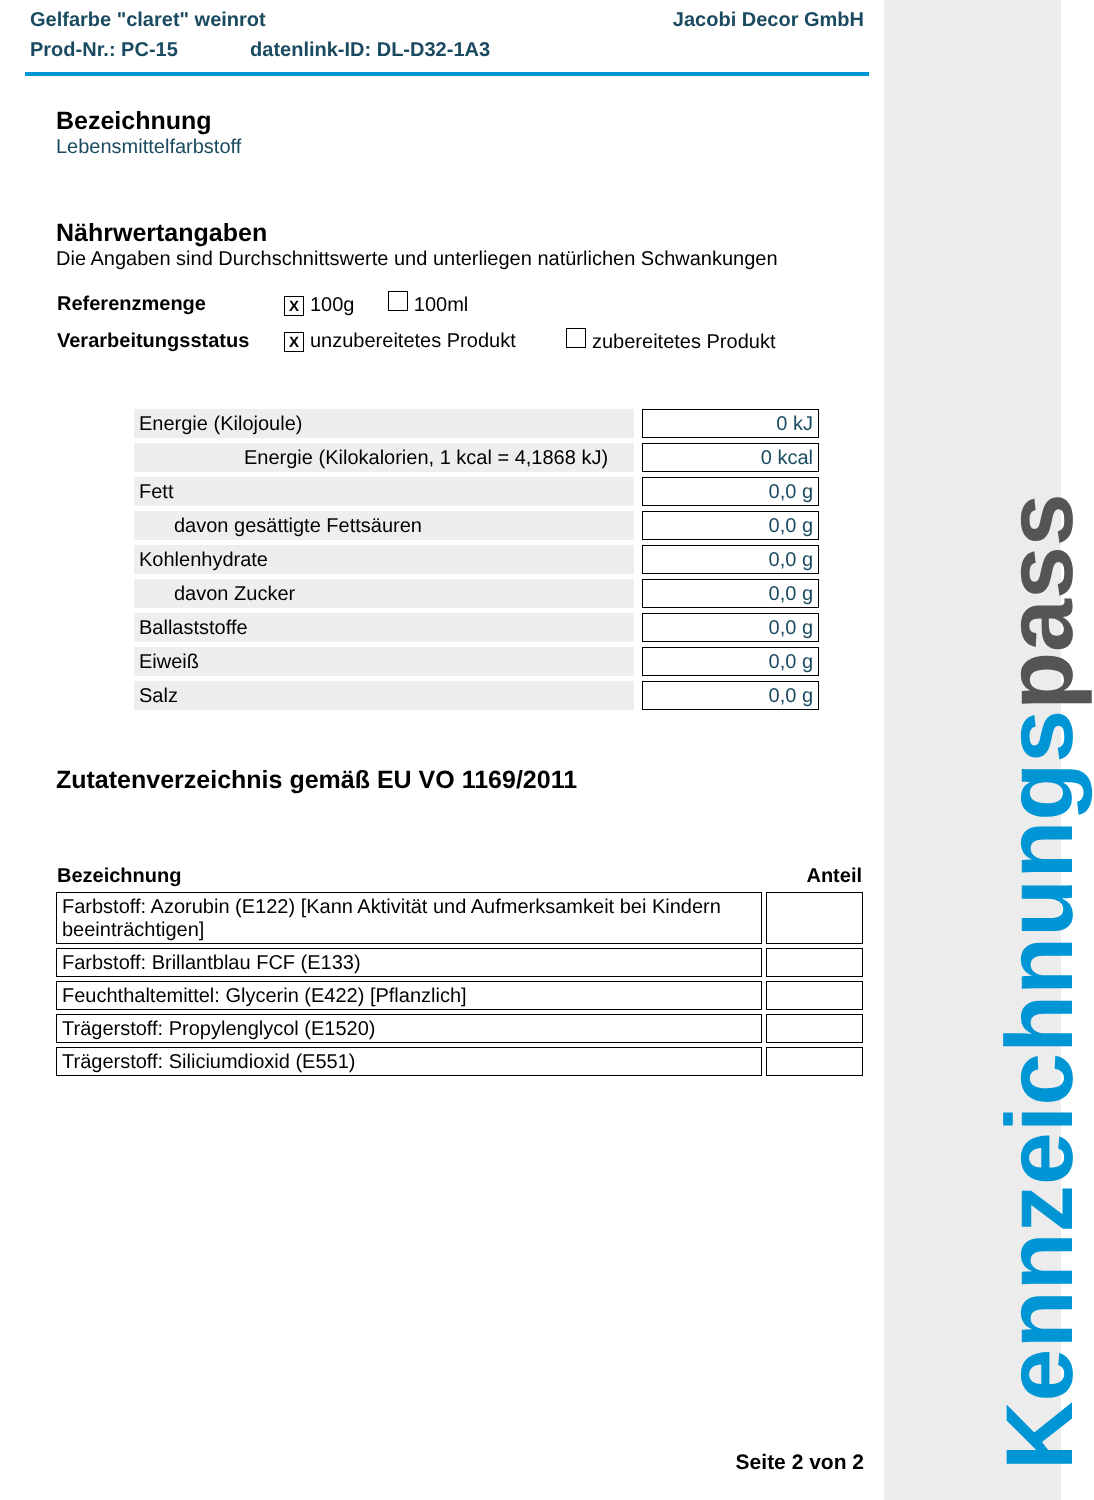Kennzeichnungs pass
Gelfarbe "claret" weinrot Jacobi Decor GmbH
Prod-Nr.: PC-15 datenlink-ID: DL-D32-1A3
Bezeichnung
Lebensmittelfarbstoff
Nährwertangaben
Die Angaben sind Durchschnittswerte und unterliegen natürlichen Schwankungen
| Referenzmenge | X 100g 100ml | |
| Verarbeitungsstatus | X unzubereitetes Produkt | zubereitetes Produkt |
| Energie (Kilojoule) | 0 kJ |
| Energie (Kilokalorien, 1 kcal = 4,1868 kJ) | 0 kcal |
| Fett | 0,0 g |
| davon gesättigte Fettsäuren | 0,0 g |
| Kohlenhydrate | 0,0 g |
| davon Zucker | 0,0 g |
| Ballaststoffe | 0,0 g |
| Eiweiß | 0,0 g |
| Salz | 0,0 g |
Zutatenverzeichnis gemäß EU VO 1169/2011
| Bezeichnung | Anteil |
| --- | --- |
| Farbstoff: Azorubin (E122) [Kann Aktivität und Aufmerksamkeit bei Kindern beeinträchtigen] | |
| Farbstoff: Brillantblau FCF (E133) | |
| Feuchthaltemittel: Glycerin (E422) [Pflanzlich] | |
| Trägerstoff: Propylenglycol (E1520) | |
| Trägerstoff: Siliciumdioxid (E551) | |
Seite 2 von 2